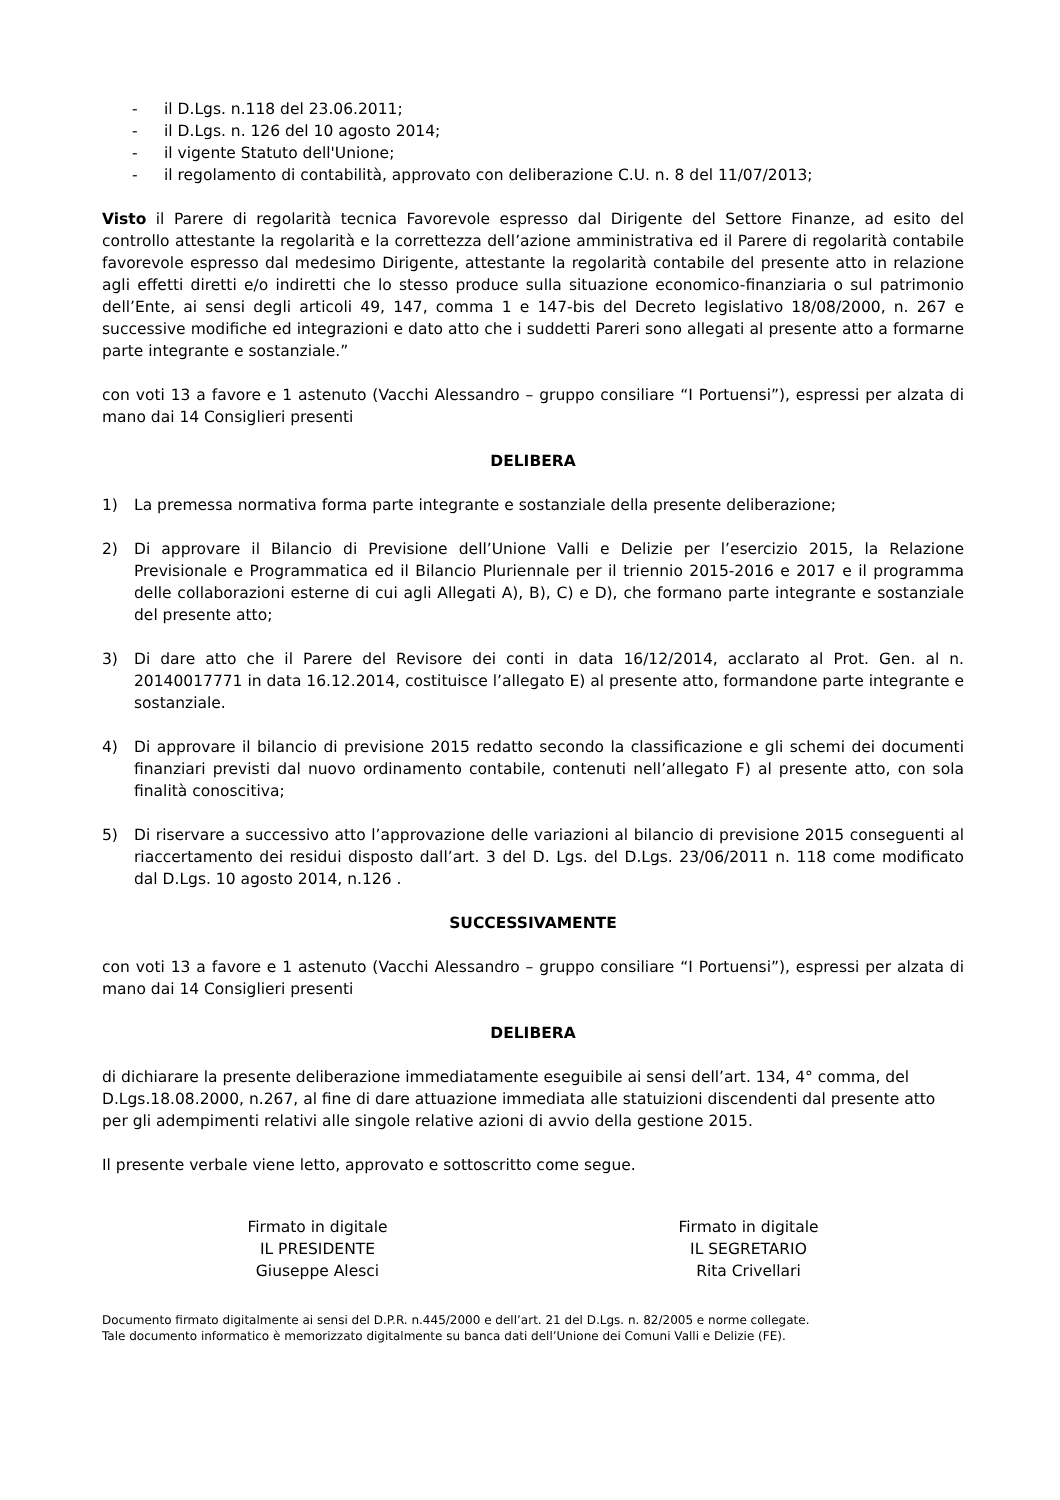- il D.Lgs. n.118 del 23.06.2011;
- il D.Lgs. n. 126 del 10 agosto 2014;
- il vigente Statuto dell'Unione;
- il regolamento di contabilità, approvato con deliberazione C.U. n. 8 del 11/07/2013;
Visto il Parere di regolarità tecnica Favorevole espresso dal Dirigente del Settore Finanze, ad esito del controllo attestante la regolarità e la correttezza dell’azione amministrativa ed il Parere di regolarità contabile favorevole espresso dal medesimo Dirigente, attestante la regolarità contabile del presente atto in relazione agli effetti diretti e/o indiretti che lo stesso produce sulla situazione economico-finanziaria o sul patrimonio dell’Ente, ai sensi degli articoli 49, 147, comma 1 e 147-bis del Decreto legislativo 18/08/2000, n. 267 e successive modifiche ed integrazioni e dato atto che i suddetti Pareri sono allegati al presente atto a formarne parte integrante e sostanziale.”
con voti 13 a favore e 1 astenuto (Vacchi Alessandro – gruppo consiliare “I Portuensi”), espressi per alzata di mano dai 14 Consiglieri presenti
DELIBERA
1) La premessa normativa forma parte integrante e sostanziale della presente deliberazione;
2) Di approvare il Bilancio di Previsione dell’Unione Valli e Delizie per l’esercizio 2015, la Relazione Previsionale e Programmatica ed il Bilancio Pluriennale per il triennio 2015-2016 e 2017 e il programma delle collaborazioni esterne di cui agli Allegati A), B), C) e D), che formano parte integrante e sostanziale del presente atto;
3) Di dare atto che il Parere del Revisore dei conti in data 16/12/2014, acclarato al Prot. Gen. al n. 20140017771 in data 16.12.2014, costituisce l’allegato E) al presente atto, formandone parte integrante e sostanziale.
4) Di approvare il bilancio di previsione 2015 redatto secondo la classificazione e gli schemi dei documenti finanziari previsti dal nuovo ordinamento contabile, contenuti nell’allegato F) al presente atto, con sola finalità conoscitiva;
5) Di riservare a successivo atto l’approvazione delle variazioni al bilancio di previsione 2015 conseguenti al riaccertamento dei residui disposto dall’art. 3 del D. Lgs. del D.Lgs. 23/06/2011 n. 118 come modificato dal D.Lgs. 10 agosto 2014, n.126 .
SUCCESSIVAMENTE
con voti 13 a favore e 1 astenuto (Vacchi Alessandro – gruppo consiliare “I Portuensi”), espressi per alzata di mano dai 14 Consiglieri presenti
DELIBERA
di dichiarare la presente deliberazione immediatamente eseguibile ai sensi dell’art. 134, 4° comma, del D.Lgs.18.08.2000, n.267, al fine di dare attuazione immediata alle statuizioni discendenti dal presente atto per gli adempimenti relativi alle singole relative azioni di avvio della gestione 2015.
Il presente verbale viene letto, approvato e sottoscritto come segue.
Firmato in digitale
IL PRESIDENTE
Giuseppe Alesci
Firmato in digitale
IL SEGRETARIO
Rita Crivellari
Documento firmato digitalmente ai sensi del D.P.R. n.445/2000 e dell’art. 21 del D.Lgs. n. 82/2005 e norme collegate.
Tale documento informatico è memorizzato digitalmente su banca dati dell’Unione dei Comuni Valli e Delizie (FE).